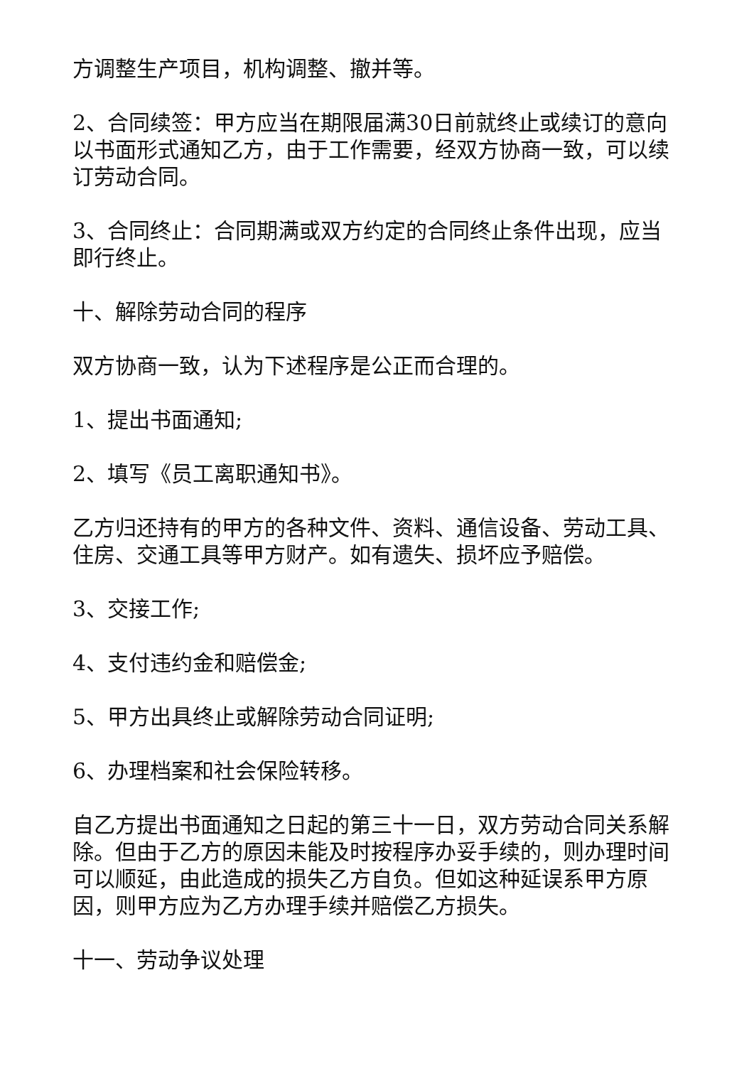方调整生产项目，机构调整、撤并等。
2、合同续签：甲方应当在期限届满30日前就终止或续订的意向以书面形式通知乙方，由于工作需要，经双方协商一致，可以续订劳动合同。
3、合同终止：合同期满或双方约定的合同终止条件出现，应当即行终止。
十、解除劳动合同的程序
双方协商一致，认为下述程序是公正而合理的。
1、提出书面通知;
2、填写《员工离职通知书》。
乙方归还持有的甲方的各种文件、资料、通信设备、劳动工具、住房、交通工具等甲方财产。如有遗失、损坏应予赔偿。
3、交接工作;
4、支付违约金和赔偿金;
5、甲方出具终止或解除劳动合同证明;
6、办理档案和社会保险转移。
自乙方提出书面通知之日起的第三十一日，双方劳动合同关系解除。但由于乙方的原因未能及时按程序办妥手续的，则办理时间可以顺延，由此造成的损失乙方自负。但如这种延误系甲方原因，则甲方应为乙方办理手续并赔偿乙方损失。
十一、劳动争议处理